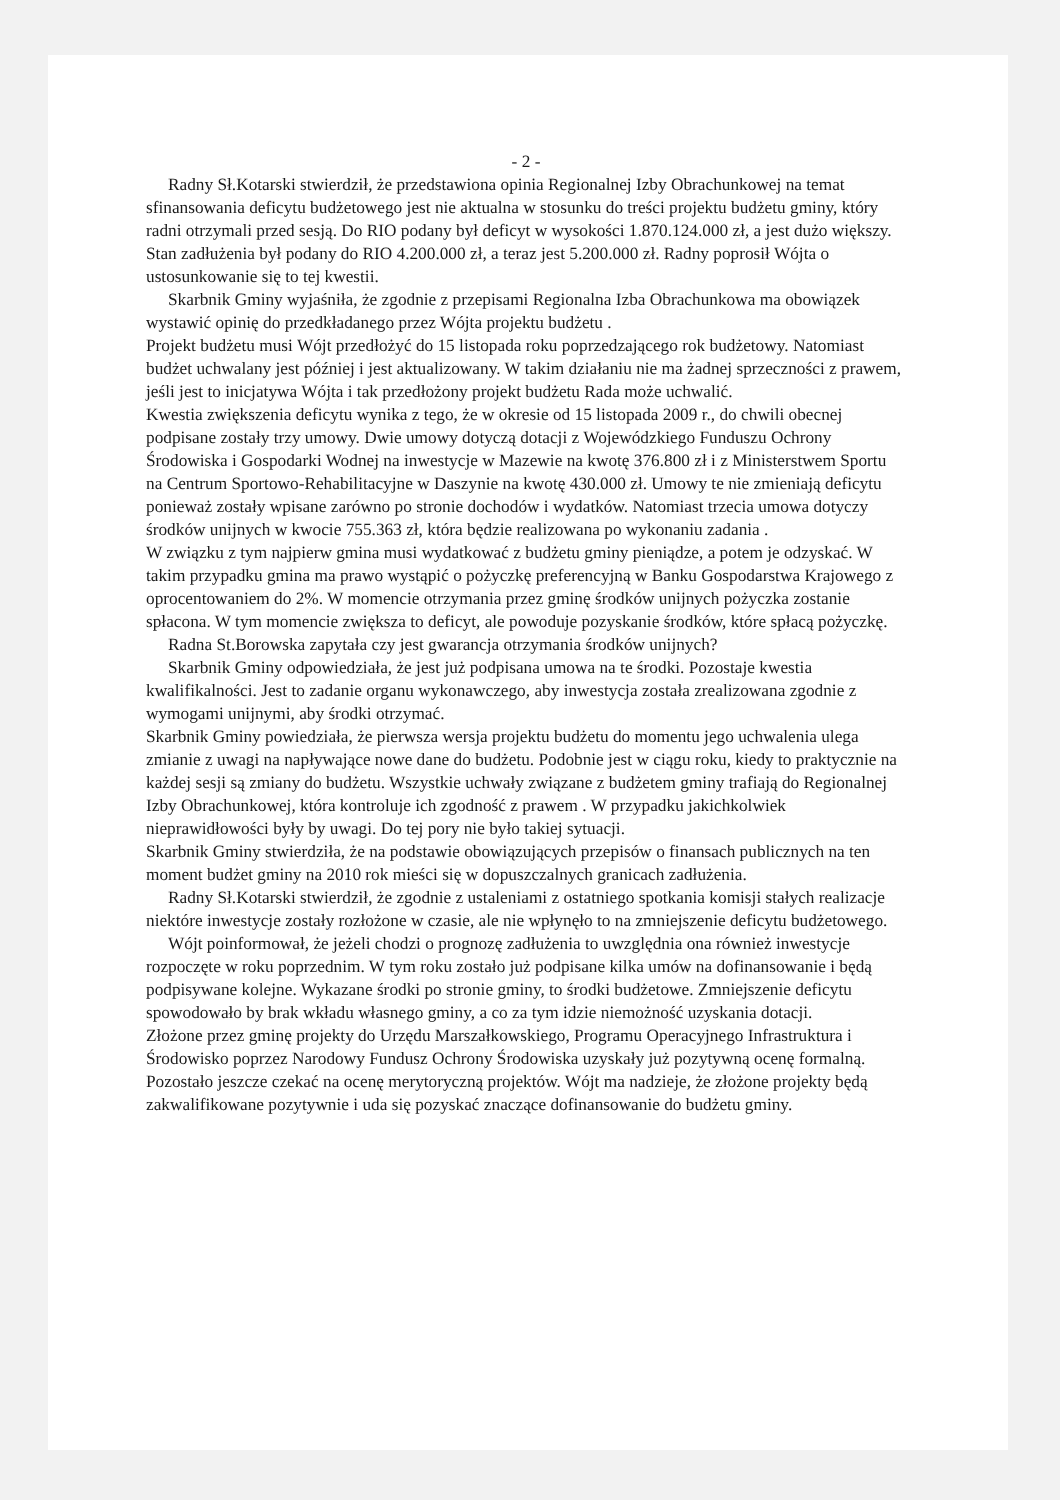- 2 -
Radny Sł.Kotarski stwierdził, że przedstawiona opinia Regionalnej Izby Obrachunkowej na temat sfinansowania deficytu budżetowego jest nie aktualna w stosunku do treści projektu budżetu gminy, który radni otrzymali przed sesją. Do RIO podany był deficyt w wysokości 1.870.124.000 zł, a jest dużo większy. Stan zadłużenia był podany do RIO 4.200.000 zł, a teraz jest 5.200.000 zł. Radny poprosił Wójta o ustosunkowanie się to tej kwestii.
Skarbnik Gminy wyjaśniła, że zgodnie z przepisami Regionalna Izba Obrachunkowa ma obowiązek wystawić opinię do przedkładanego przez Wójta projektu budżetu .
Projekt budżetu musi Wójt przedłożyć do 15 listopada roku poprzedzającego rok budżetowy. Natomiast budżet uchwalany jest później i jest aktualizowany. W takim działaniu nie ma żadnej sprzeczności z prawem, jeśli jest to inicjatywa Wójta i tak przedłożony projekt budżetu Rada może uchwalić.
Kwestia zwiększenia deficytu wynika z tego, że w okresie od 15 listopada 2009 r., do chwili obecnej podpisane zostały trzy umowy. Dwie umowy dotyczą dotacji z Wojewódzkiego Funduszu Ochrony Środowiska i Gospodarki Wodnej na inwestycje w Mazewie na kwotę 376.800 zł i z Ministerstwem Sportu na Centrum Sportowo-Rehabilitacyjne w Daszynie na kwotę 430.000 zł. Umowy te nie zmieniają deficytu ponieważ zostały wpisane zarówno po stronie dochodów i wydatków. Natomiast trzecia umowa dotyczy środków unijnych w kwocie 755.363 zł, która będzie realizowana po wykonaniu zadania .
W związku z tym najpierw gmina musi wydatkować z budżetu gminy pieniądze, a potem je odzyskać. W takim przypadku gmina ma prawo wystąpić o pożyczkę preferencyjną w Banku Gospodarstwa Krajowego z oprocentowaniem do 2%. W momencie otrzymania przez gminę środków unijnych pożyczka zostanie spłacona. W tym momencie zwiększa to deficyt, ale powoduje pozyskanie środków, które spłacą pożyczkę.
Radna St.Borowska zapytała czy jest gwarancja otrzymania środków unijnych?
Skarbnik Gminy odpowiedziała, że jest już podpisana umowa na te środki. Pozostaje kwestia kwalifikalności. Jest to zadanie organu wykonawczego, aby inwestycja została zrealizowana zgodnie z wymogami unijnymi, aby środki otrzymać.
Skarbnik Gminy powiedziała, że pierwsza wersja projektu budżetu do momentu jego uchwalenia ulega zmianie z uwagi na napływające nowe dane do budżetu. Podobnie jest w ciągu roku, kiedy to praktycznie na każdej sesji są zmiany do budżetu. Wszystkie uchwały związane z budżetem gminy trafiają do Regionalnej Izby Obrachunkowej, która kontroluje ich zgodność z prawem . W przypadku jakichkolwiek nieprawidłowości były by uwagi. Do tej pory nie było takiej sytuacji.
Skarbnik Gminy stwierdziła, że na podstawie obowiązujących przepisów o finansach publicznych na ten moment budżet gminy na 2010 rok mieści się w dopuszczalnych granicach zadłużenia.
Radny Sł.Kotarski stwierdził, że zgodnie z ustaleniami z ostatniego spotkania komisji stałych realizacje niektóre inwestycje zostały rozłożone w czasie, ale nie wpłynęło to na zmniejszenie deficytu budżetowego.
Wójt poinformował, że jeżeli chodzi o prognozę zadłużenia to uwzględnia ona również inwestycje rozpoczęte w roku poprzednim. W tym roku zostało już podpisane kilka umów na dofinansowanie i będą podpisywane kolejne. Wykazane środki po stronie gminy, to środki budżetowe. Zmniejszenie deficytu spowodowało by brak wkładu własnego gminy, a co za tym idzie niemożność uzyskania dotacji.
Złożone przez gminę projekty do Urzędu Marszałkowskiego, Programu Operacyjnego Infrastruktura i Środowisko poprzez Narodowy Fundusz Ochrony Środowiska uzyskały już pozytywną ocenę formalną. Pozostało jeszcze czekać na ocenę merytoryczną projektów. Wójt ma nadzieje, że złożone projekty będą zakwalifikowane pozytywnie i uda się pozyskać znaczące dofinansowanie do budżetu gminy.